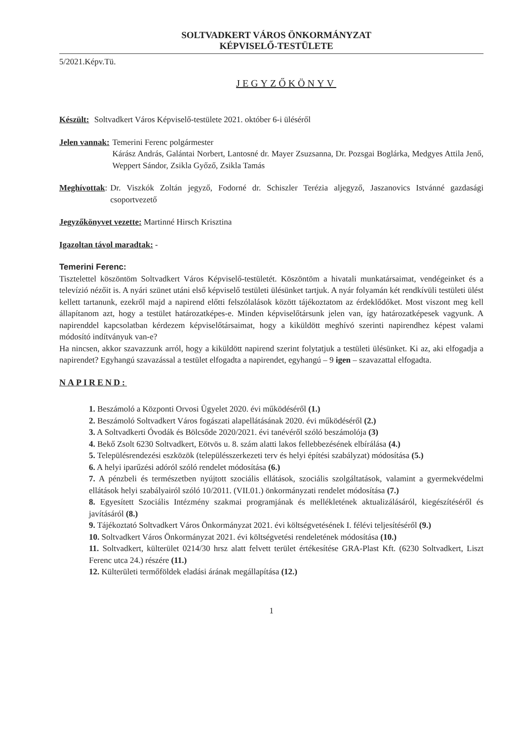SOLTVADKERT VÁROS ÖNKORMÁNYZAT
KÉPVISELŐ-TESTÜLETE
5/2021.Képv.Tü.
JEGYZŐKÖNYV
Készült: Soltvadkert Város Képviselő-testülete 2021. október 6-i üléséről
Jelen vannak: Temerini Ferenc polgármester
Kárász András, Galántai Norbert, Lantosné dr. Mayer Zsuzsanna, Dr. Pozsgai Boglárka, Medgyes Attila Jenő, Weppert Sándor, Zsikla Győző, Zsikla Tamás
Meghívottak: Dr. Viszkók Zoltán jegyző, Fodorné dr. Schiszler Terézia aljegyző, Jaszanovics Istvánné gazdasági csoportvezető
Jegyzőkönyvet vezette: Martinné Hirsch Krisztina
Igazoltan távol maradtak: -
Temerini Ferenc:
Tisztelettel köszöntöm Soltvadkert Város Képviselő-testületét. Köszöntöm a hivatali munkatársaimat, vendégeinket és a televízió nézőit is. A nyári szünet utáni első képviselő testületi ülésünket tartjuk. A nyár folyamán két rendkívüli testületi ülést kellett tartanunk, ezekről majd a napirend előtti felszólalások között tájékoztatom az érdeklődőket. Most viszont meg kell állapítanom azt, hogy a testület határozatképes-e. Minden képviselőtársunk jelen van, így határozatképesek vagyunk. A napirenddel kapcsolatban kérdezem képviselőtársaimat, hogy a kiküldött meghívó szerinti napirendhez képest valami módosító indítványuk van-e?
Ha nincsen, akkor szavazzunk arról, hogy a kiküldött napirend szerint folytatjuk a testületi ülésünket. Ki az, aki elfogadja a napirendet? Egyhangú szavazással a testület elfogadta a napirendet, egyhangú – 9 igen – szavazattal elfogadta.
NAPIREND:
1. Beszámoló a Központi Orvosi Ügyelet 2020. évi működéséről (1.)
2. Beszámoló Soltvadkert Város fogászati alapellátásának 2020. évi működéséről (2.)
3. A Soltvadkerti Óvodák és Bölcsőde 2020/2021. évi tanévéről szóló beszámolója (3)
4. Bekő Zsolt 6230 Soltvadkert, Eötvös u. 8. szám alatti lakos fellebbezésének elbírálása (4.)
5. Településrendezési eszközök (településszerkezeti terv és helyi építési szabályzat) módosítása (5.)
6. A helyi iparűzési adóról szóló rendelet módosítása (6.)
7. A pénzbeli és természetben nyújtott szociális ellátások, szociális szolgáltatások, valamint a gyermekvédelmi ellátások helyi szabályairól szóló 10/2011. (VII.01.) önkormányzati rendelet módosítása (7.)
8. Egyesített Szociális Intézmény szakmai programjának és mellékletének aktualizálásáról, kiegészítéséről és javításáról (8.)
9. Tájékoztató Soltvadkert Város Önkormányzat 2021. évi költségvetésének I. félévi teljesítéséről (9.)
10. Soltvadkert Város Önkormányzat 2021. évi költségvetési rendeletének módosítása (10.)
11. Soltvadkert, külterület 0214/30 hrsz alatt felvett terület értékesítése GRA-Plast Kft. (6230 Soltvadkert, Liszt Ferenc utca 24.) részére (11.)
12. Külterületi termőföldek eladási árának megállapítása (12.)
1